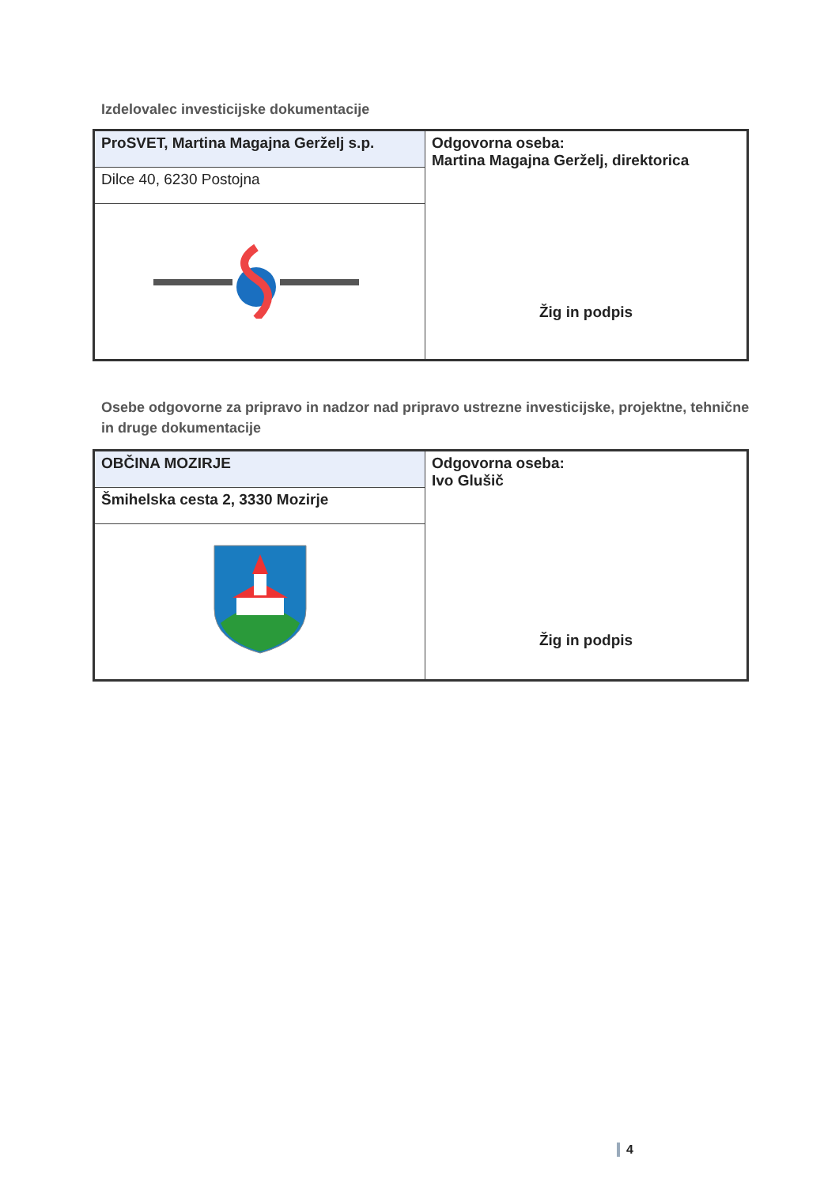Izdelovalec investicijske dokumentacije
| ProSVET, Martina Magajna Gerželj s.p. | Odgovorna oseba: Martina Magajna Gerželj, direktorica Žig in podpis |
| Dilce 40, 6230 Postojna | |
Osebe odgovorne za pripravo in nadzor nad pripravo ustrezne investicijske, projektne, tehnične in druge dokumentacije
| OBČINA MOZIRJE | Odgovorna oseba: Ivo Glušič Žig in podpis |
| Šmihelska cesta 2, 3330 Mozirje | |
4